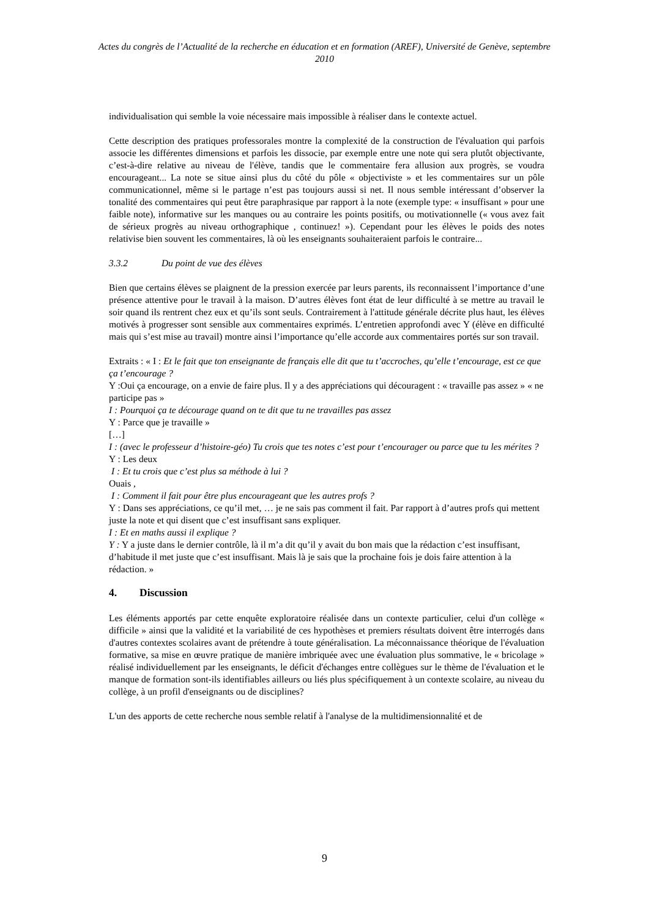Actes du congrès de l’Actualité de la recherche en éducation et en formation (AREF), Université de Genève, septembre 2010
individualisation qui semble la voie nécessaire mais impossible à réaliser dans le contexte actuel.
Cette description des pratiques professorales montre la complexité de la construction de l'évaluation qui parfois associe les différentes dimensions et parfois les dissocie, par exemple entre une note qui sera plutôt objectivante, c’est-à-dire relative au niveau de l'élève, tandis que le commentaire fera allusion aux progrès, se voudra encourageant... La note se situe ainsi plus du côté du pôle « objectiviste » et les commentaires sur un pôle communicationnel, même si le partage n’est pas toujours aussi si net. Il nous semble intéressant d’observer la tonalité des commentaires qui peut être paraphrasique par rapport à la note (exemple type: « insuffisant » pour une faible note), informative sur les manques ou au contraire les points positifs, ou motivationnelle (« vous avez fait de sérieux progrès au niveau orthographique , continuez! »). Cependant pour les élèves le poids des notes relativise bien souvent les commentaires, là où les enseignants souhaiteraient parfois le contraire...
3.3.2 Du point de vue des élèves
Bien que certains élèves se plaignent de la pression exercée par leurs parents, ils reconnaissent l’importance d’une présence attentive pour le travail à la maison. D’autres élèves font état de leur difficulté à se mettre au travail le soir quand ils rentrent chez eux et qu’ils sont seuls. Contrairement à l'attitude générale décrite plus haut, les élèves motivés à progresser sont sensible aux commentaires exprimés. L’entretien approfondi avec Y (élève en difficulté mais qui s’est mise au travail) montre ainsi l’importance qu’elle accorde aux commentaires portés sur son travail.
Extraits : « I : Et le fait que ton enseignante de français elle dit que tu t’accroches, qu’elle t’encourage, est ce que ça t’encourage ?
Y :Oui ça encourage, on a envie de faire plus. Il y a des appréciations qui découragent : « travaille pas assez » « ne participe pas »
I : Pourquoi ça te décourage quand on te dit que tu ne travailles pas assez
Y : Parce que je travaille »
[…]
I : (avec le professeur d’histoire-géo) Tu crois que tes notes c’est pour t’encourager ou parce que tu les mérites ?
Y : Les deux
I : Et tu crois que c’est plus sa méthode à lui ?
Ouais ,
I : Comment il fait pour être plus encourageant que les autres profs ?
Y : Dans ses appréciations, ce qu’il met, … je ne sais pas comment il fait. Par rapport à d’autres profs qui mettent juste la note et qui disent que c’est insuffisant sans expliquer.
I : Et en maths aussi il explique ?
Y : Y a juste dans le dernier contrôle, là il m’a dit qu’il y avait du bon mais que la rédaction c’est insuffisant, d’habitude il met juste que c’est insuffisant. Mais là je sais que la prochaine fois je dois faire attention à la rédaction. »
4. Discussion
Les éléments apportés par cette enquête exploratoire réalisée dans un contexte particulier, celui d'un collège « difficile » ainsi que la validité et la variabilité de ces hypothèses et premiers résultats doivent être interrogés dans d'autres contextes scolaires avant de prétendre à toute généralisation. La méconnaissance théorique de l'évaluation formative, sa mise en œuvre pratique de manière imbriquée avec une évaluation plus sommative, le « bricolage » réalisé individuellement par les enseignants, le déficit d'échanges entre collègues sur le thème de l'évaluation et le manque de formation sont-ils identifiables ailleurs ou liés plus spécifiquement à un contexte scolaire, au niveau du collège, à un profil d'enseignants ou de disciplines?
L'un des apports de cette recherche nous semble relatif à l'analyse de la multidimensionnalité et de
9